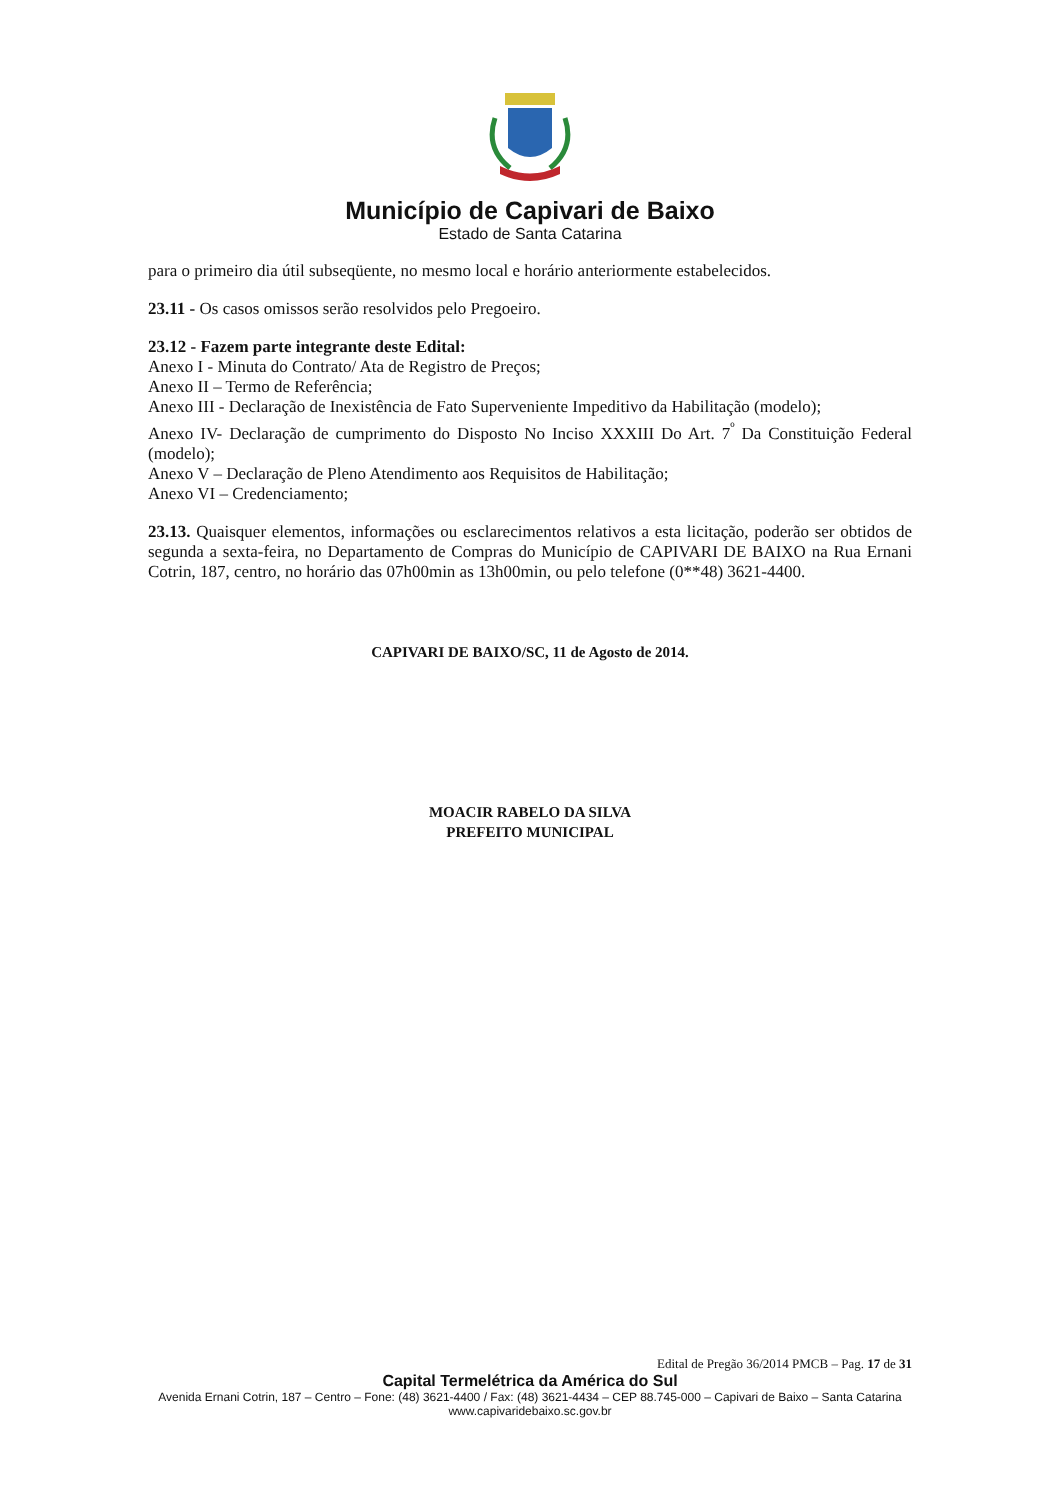Município de Capivari de Baixo
Estado de Santa Catarina
para o primeiro dia útil subseqüente, no mesmo local e horário anteriormente estabelecidos.
23.11 - Os casos omissos serão resolvidos pelo Pregoeiro.
23.12 - Fazem parte integrante deste Edital:
Anexo I - Minuta do Contrato/ Ata de Registro de Preços;
Anexo II – Termo de Referência;
Anexo III - Declaração de Inexistência de Fato Superveniente Impeditivo da Habilitação (modelo);
Anexo IV- Declaração de cumprimento do Disposto No Inciso XXXIII Do Art. 7<sup>º</sup> Da Constituição Federal (modelo);
Anexo V – Declaração de Pleno Atendimento aos Requisitos de Habilitação;
Anexo VI – Credenciamento;
23.13. Quaisquer elementos, informações ou esclarecimentos relativos a esta licitação, poderão ser obtidos de segunda a sexta-feira, no Departamento de Compras do Município de CAPIVARI DE BAIXO na Rua Ernani Cotrin, 187, centro, no horário das 07h00min as 13h00min, ou pelo telefone (0**48) 3621-4400.
CAPIVARI DE BAIXO/SC, 11 de Agosto de 2014.
MOACIR RABELO DA SILVA
PREFEITO MUNICIPAL
Edital de Pregão 36/2014 PMCB – Pag. 17 de 31
Capital Termelétrica da América do Sul
Avenida Ernani Cotrin, 187 – Centro – Fone: (48) 3621-4400 / Fax: (48) 3621-4434 – CEP 88.745-000 – Capivari de Baixo – Santa Catarina
www.capivaridebaixo.sc.gov.br